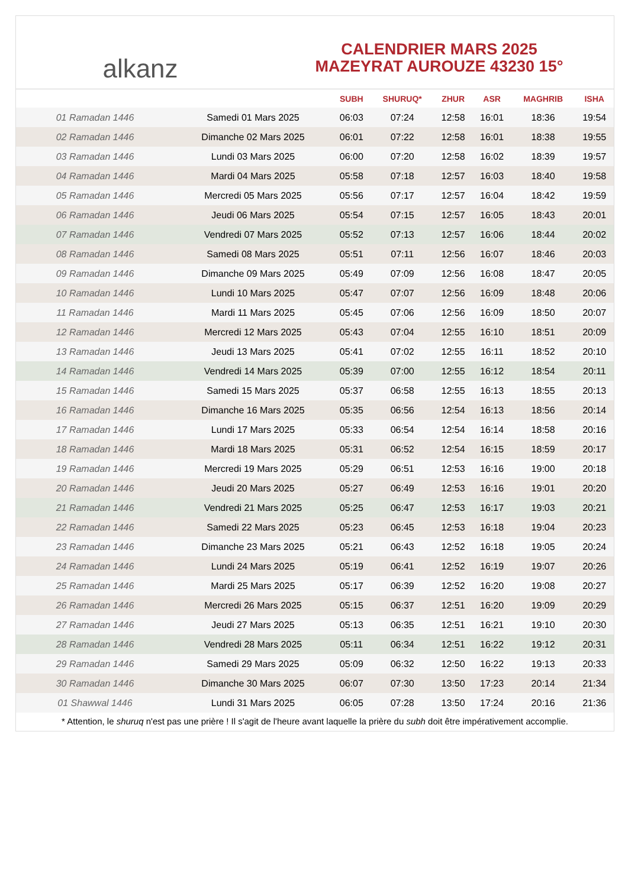alkanz
CALENDRIER MARS 2025
MAZEYRAT AUROUZE 43230 15°
| | | SUBH | SHURUQ* | ZHUR | ASR | MAGHRIB | ISHA |
| --- | --- | --- | --- | --- | --- | --- | --- |
| 01 Ramadan 1446 | Samedi 01 Mars 2025 | 06:03 | 07:24 | 12:58 | 16:01 | 18:36 | 19:54 |
| 02 Ramadan 1446 | Dimanche 02 Mars 2025 | 06:01 | 07:22 | 12:58 | 16:01 | 18:38 | 19:55 |
| 03 Ramadan 1446 | Lundi 03 Mars 2025 | 06:00 | 07:20 | 12:58 | 16:02 | 18:39 | 19:57 |
| 04 Ramadan 1446 | Mardi 04 Mars 2025 | 05:58 | 07:18 | 12:57 | 16:03 | 18:40 | 19:58 |
| 05 Ramadan 1446 | Mercredi 05 Mars 2025 | 05:56 | 07:17 | 12:57 | 16:04 | 18:42 | 19:59 |
| 06 Ramadan 1446 | Jeudi 06 Mars 2025 | 05:54 | 07:15 | 12:57 | 16:05 | 18:43 | 20:01 |
| 07 Ramadan 1446 | Vendredi 07 Mars 2025 | 05:52 | 07:13 | 12:57 | 16:06 | 18:44 | 20:02 |
| 08 Ramadan 1446 | Samedi 08 Mars 2025 | 05:51 | 07:11 | 12:56 | 16:07 | 18:46 | 20:03 |
| 09 Ramadan 1446 | Dimanche 09 Mars 2025 | 05:49 | 07:09 | 12:56 | 16:08 | 18:47 | 20:05 |
| 10 Ramadan 1446 | Lundi 10 Mars 2025 | 05:47 | 07:07 | 12:56 | 16:09 | 18:48 | 20:06 |
| 11 Ramadan 1446 | Mardi 11 Mars 2025 | 05:45 | 07:06 | 12:56 | 16:09 | 18:50 | 20:07 |
| 12 Ramadan 1446 | Mercredi 12 Mars 2025 | 05:43 | 07:04 | 12:55 | 16:10 | 18:51 | 20:09 |
| 13 Ramadan 1446 | Jeudi 13 Mars 2025 | 05:41 | 07:02 | 12:55 | 16:11 | 18:52 | 20:10 |
| 14 Ramadan 1446 | Vendredi 14 Mars 2025 | 05:39 | 07:00 | 12:55 | 16:12 | 18:54 | 20:11 |
| 15 Ramadan 1446 | Samedi 15 Mars 2025 | 05:37 | 06:58 | 12:55 | 16:13 | 18:55 | 20:13 |
| 16 Ramadan 1446 | Dimanche 16 Mars 2025 | 05:35 | 06:56 | 12:54 | 16:13 | 18:56 | 20:14 |
| 17 Ramadan 1446 | Lundi 17 Mars 2025 | 05:33 | 06:54 | 12:54 | 16:14 | 18:58 | 20:16 |
| 18 Ramadan 1446 | Mardi 18 Mars 2025 | 05:31 | 06:52 | 12:54 | 16:15 | 18:59 | 20:17 |
| 19 Ramadan 1446 | Mercredi 19 Mars 2025 | 05:29 | 06:51 | 12:53 | 16:16 | 19:00 | 20:18 |
| 20 Ramadan 1446 | Jeudi 20 Mars 2025 | 05:27 | 06:49 | 12:53 | 16:16 | 19:01 | 20:20 |
| 21 Ramadan 1446 | Vendredi 21 Mars 2025 | 05:25 | 06:47 | 12:53 | 16:17 | 19:03 | 20:21 |
| 22 Ramadan 1446 | Samedi 22 Mars 2025 | 05:23 | 06:45 | 12:53 | 16:18 | 19:04 | 20:23 |
| 23 Ramadan 1446 | Dimanche 23 Mars 2025 | 05:21 | 06:43 | 12:52 | 16:18 | 19:05 | 20:24 |
| 24 Ramadan 1446 | Lundi 24 Mars 2025 | 05:19 | 06:41 | 12:52 | 16:19 | 19:07 | 20:26 |
| 25 Ramadan 1446 | Mardi 25 Mars 2025 | 05:17 | 06:39 | 12:52 | 16:20 | 19:08 | 20:27 |
| 26 Ramadan 1446 | Mercredi 26 Mars 2025 | 05:15 | 06:37 | 12:51 | 16:20 | 19:09 | 20:29 |
| 27 Ramadan 1446 | Jeudi 27 Mars 2025 | 05:13 | 06:35 | 12:51 | 16:21 | 19:10 | 20:30 |
| 28 Ramadan 1446 | Vendredi 28 Mars 2025 | 05:11 | 06:34 | 12:51 | 16:22 | 19:12 | 20:31 |
| 29 Ramadan 1446 | Samedi 29 Mars 2025 | 05:09 | 06:32 | 12:50 | 16:22 | 19:13 | 20:33 |
| 30 Ramadan 1446 | Dimanche 30 Mars 2025 | 06:07 | 07:30 | 13:50 | 17:23 | 20:14 | 21:34 |
| 01 Shawwal 1446 | Lundi 31 Mars 2025 | 06:05 | 07:28 | 13:50 | 17:24 | 20:16 | 21:36 |
* Attention, le shuruq n'est pas une prière ! Il s'agit de l'heure avant laquelle la prière du subh doit être impérativement accomplie.